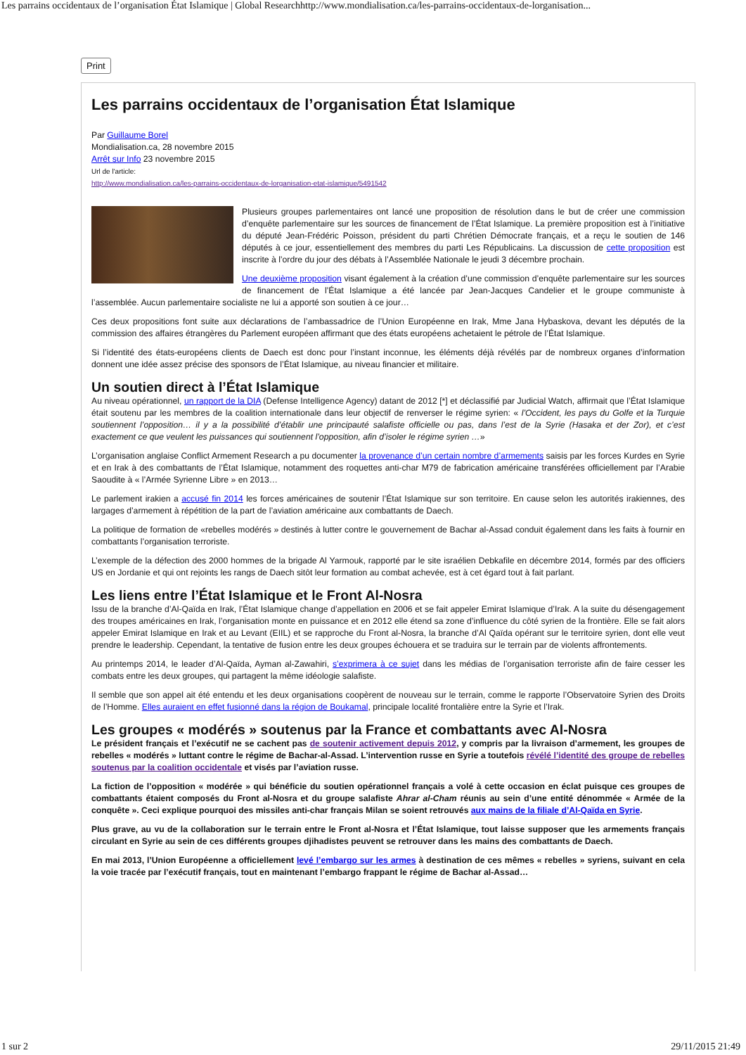Les parrains occidentaux de l’organisation État Islamique | Global Researchhttp://www.mondialisation.ca/les-parrains-occidentaux-de-lorganisation...
Print
Les parrains occidentaux de l’organisation État Islamique
Par Guillaume Borel
Mondialisation.ca, 28 novembre 2015
Arrêt sur Info 23 novembre 2015
Url de l'article:
http://www.mondialisation.ca/les-parrains-occidentaux-de-lorganisation-etat-islamique/5491542
Plusieurs groupes parlementaires ont lancé une proposition de résolution dans le but de créer une commission d’enquête parlementaire sur les sources de financement de l’État Islamique. La première proposition est à l’initiative du député Jean-Frédéric Poisson, président du parti Chrétien Démocrate français, et a reçu le soutien de 146 députés à ce jour, essentiellement des membres du parti Les Républicains. La discussion de cette proposition est inscrite à l’ordre du jour des débats à l’Assemblée Nationale le jeudi 3 décembre prochain.
Une deuxième proposition visant également à la création d’une commission d’enquête parlementaire sur les sources de financement de l’État Islamique a été lancée par Jean-Jacques Candelier et le groupe communiste à l’assemblée. Aucun parlementaire socialiste ne lui a apporté son soutien à ce jour…
Ces deux propositions font suite aux déclarations de l’ambassadrice de l’Union Européenne en Irak, Mme Jana Hybaskova, devant les députés de la commission des affaires étrangères du Parlement européen affirmant que des états européens achetaient le pétrole de l’État Islamique.
Si l’identité des états-européens clients de Daech est donc pour l’instant inconnue, les éléments déjà révélés par de nombreux organes d’information donnent une idée assez précise des sponsors de l’État Islamique, au niveau financier et militaire.
Un soutien direct à l’État Islamique
Au niveau opérationnel, un rapport de la DIA (Defense Intelligence Agency) datant de 2012 [*] et déclassifié par Judicial Watch, affirmait que l’État Islamique était soutenu par les membres de la coalition internationale dans leur objectif de renverser le régime syrien: « l’Occident, les pays du Golfe et la Turquie soutiennent l’opposition… il y a la possibilité d’établir une principauté salafiste officielle ou pas, dans l’est de la Syrie (Hasaka et der Zor), et c’est exactement ce que veulent les puissances qui soutiennent l’opposition, afin d’isoler le régime syrien …»
L’organisation anglaise Conflict Armement Research a pu documenter la provenance d’un certain nombre d’armements saisis par les forces Kurdes en Syrie et en Irak à des combattants de l’État Islamique, notamment des roquettes anti-char M79 de fabrication américaine transférées officiellement par l’Arabie Saoudite à « l’Armée Syrienne Libre » en 2013…
Le parlement irakien a accusé fin 2014 les forces américaines de soutenir l’État Islamique sur son territoire. En cause selon les autorités irakiennes, des largages d’armement à répétition de la part de l’aviation américaine aux combattants de Daech.
La politique de formation de «rebelles modérés » destinés à lutter contre le gouvernement de Bachar al-Assad conduit également dans les faits à fournir en combattants l’organisation terroriste.
L’exemple de la défection des 2000 hommes de la brigade Al Yarmouk, rapporté par le site israélien Debkafile en décembre 2014, formés par des officiers US en Jordanie et qui ont rejoints les rangs de Daech sitôt leur formation au combat achevée, est à cet égard tout à fait parlant.
Les liens entre l’État Islamique et le Front Al-Nosra
Issu de la branche d’Al-Qaïda en Irak, l’État Islamique change d’appellation en 2006 et se fait appeler Emirat Islamique d’Irak. A la suite du désengagement des troupes américaines en Irak, l’organisation monte en puissance et en 2012 elle étend sa zone d’influence du côté syrien de la frontière. Elle se fait alors appeler Emirat Islamique en Irak et au Levant (EIIL) et se rapproche du Front al-Nosra, la branche d’Al Qaïda opérant sur le territoire syrien, dont elle veut prendre le leadership. Cependant, la tentative de fusion entre les deux groupes échouera et se traduira sur le terrain par de violents affrontements.
Au printemps 2014, le leader d’Al-Qaïda, Ayman al-Zawahiri, s’exprimera à ce sujet dans les médias de l’organisation terroriste afin de faire cesser les combats entre les deux groupes, qui partagent la même idéologie salafiste.
Il semble que son appel ait été entendu et les deux organisations coopèrent de nouveau sur le terrain, comme le rapporte l’Observatoire Syrien des Droits de l’Homme. Elles auraient en effet fusionné dans la région de Boukamal, principale localité frontalière entre la Syrie et l’Irak.
Les groupes « modérés » soutenus par la France et combattants avec Al-Nosra
Le président français et l’exécutif ne se cachent pas de soutenir activement depuis 2012, y compris par la livraison d’armement, les groupes de rebelles « modérés » luttant contre le régime de Bachar-al-Assad. L’intervention russe en Syrie a toutefois révélé l’identité des groupe de rebelles soutenus par la coalition occidentale et visés par l’aviation russe.
La fiction de l’opposition « modérée » qui bénéficie du soutien opérationnel français a volé à cette occasion en éclat puisque ces groupes de combattants étaient composés du Front al-Nosra et du groupe salafiste Ahrar al-Cham réunis au sein d’une entité dénommée « Armée de la conquête ». Ceci explique pourquoi des missiles anti-char français Milan se soient retrouvés aux mains de la filiale d’Al-Qaïda en Syrie.
Plus grave, au vu de la collaboration sur le terrain entre le Front al-Nosra et l’État Islamique, tout laisse supposer que les armements français circulant en Syrie au sein de ces différents groupes djihadistes peuvent se retrouver dans les mains des combattants de Daech.
En mai 2013, l’Union Européenne a officiellement levé l’embargo sur les armes à destination de ces mêmes « rebelles » syriens, suivant en cela la voie tracée par l’exécutif français, tout en maintenant l’embargo frappant le régime de Bachar al-Assad…
1 sur 2 29/11/2015 21:49